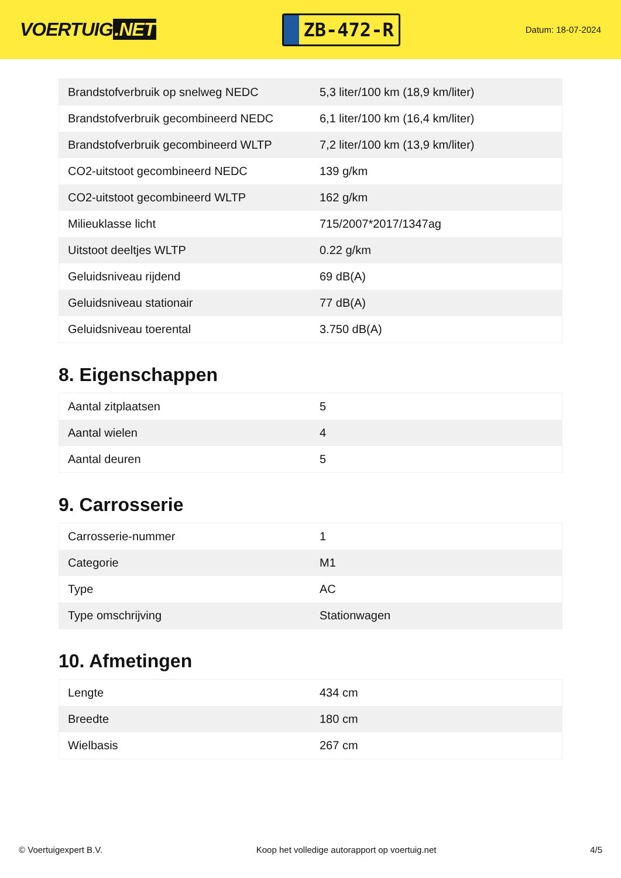VOERTUIG.NET
ZB-472-R
Datum: 18-07-2024
| Brandstofverbruik op snelweg NEDC | 5,3 liter/100 km (18,9 km/liter) |
| Brandstofverbruik gecombineerd NEDC | 6,1 liter/100 km (16,4 km/liter) |
| Brandstofverbruik gecombineerd WLTP | 7,2 liter/100 km (13,9 km/liter) |
| CO2-uitstoot gecombineerd NEDC | 139 g/km |
| CO2-uitstoot gecombineerd WLTP | 162 g/km |
| Milieuklasse licht | 715/2007*2017/1347ag |
| Uitstoot deeltjes WLTP | 0.22 g/km |
| Geluidsniveau rijdend | 69 dB(A) |
| Geluidsniveau stationair | 77 dB(A) |
| Geluidsniveau toerental | 3.750 dB(A) |
8. Eigenschappen
| Aantal zitplaatsen | 5 |
| Aantal wielen | 4 |
| Aantal deuren | 5 |
9. Carrosserie
| Carrosserie-nummer | 1 |
| Categorie | M1 |
| Type | AC |
| Type omschrijving | Stationwagen |
10. Afmetingen
| Lengte | 434 cm |
| Breedte | 180 cm |
| Wielbasis | 267 cm |
© Voertuigexpert B.V. Koop het volledige autorapport op voertuig.net 4/5